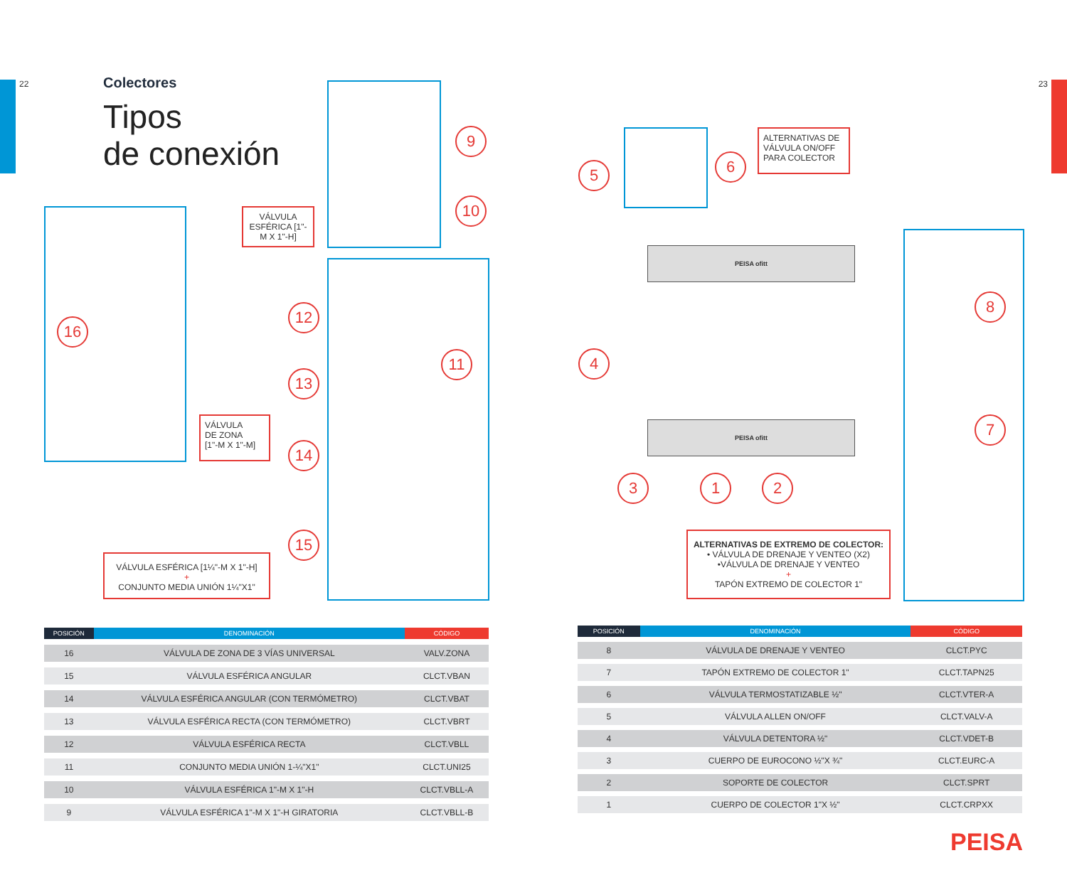22
Colectores
Tipos
de conexión
16
VÁLVULA ESFÉRICA [1"-M X 1"-H]
9
10
12
13
14
15
11
VÁLVULA
DE ZONA
[1"-M X 1"-M]
VÁLVULA ESFÉRICA [1¼"-M X 1"-H]
+
CONJUNTO MEDIA UNIÓN 1¼"X1"
| POSICIÓN | DENOMINACIÓN | CÓDIGO |
| --- | --- | --- |
| 16 | VÁLVULA DE ZONA DE 3 VÍAS UNIVERSAL | VALV.ZONA |
| 15 | VÁLVULA ESFÉRICA ANGULAR | CLCT.VBAN |
| 14 | VÁLVULA ESFÉRICA ANGULAR (CON TERMÓMETRO) | CLCT.VBAT |
| 13 | VÁLVULA ESFÉRICA RECTA (CON TERMÓMETRO) | CLCT.VBRT |
| 12 | VÁLVULA ESFÉRICA RECTA | CLCT.VBLL |
| 11 | CONJUNTO MEDIA UNIÓN 1-¼"X1" | CLCT.UNI25 |
| 10 | VÁLVULA ESFÉRICA 1"-M X 1"-H | CLCT.VBLL-A |
| 9 | VÁLVULA ESFÉRICA 1"-M X 1"-H GIRATORIA | CLCT.VBLL-B |
23
5 6
ALTERNATIVAS DE VÁLVULA ON/OFF PARA COLECTOR
PEISA ofitt
PEISA ofitt
4
3 1 2
8
7
ALTERNATIVAS DE EXTREMO DE COLECTOR:
• VÁLVULA DE DRENAJE Y VENTEO (X2)
•VÁLVULA DE DRENAJE Y VENTEO
+
TAPÓN EXTREMO DE COLECTOR 1"
| POSICIÓN | DENOMINACIÓN | CÓDIGO |
| --- | --- | --- |
| 8 | VÁLVULA DE DRENAJE Y VENTEO | CLCT.PYC |
| 7 | TAPÓN EXTREMO DE COLECTOR 1" | CLCT.TAPN25 |
| 6 | VÁLVULA TERMOSTATIZABLE ½" | CLCT.VTER-A |
| 5 | VÁLVULA ALLEN ON/OFF | CLCT.VALV-A |
| 4 | VÁLVULA DETENTORA ½" | CLCT.VDET-B |
| 3 | CUERPO DE EUROCONO ½"X ¾" | CLCT.EURC-A |
| 2 | SOPORTE DE COLECTOR | CLCT.SPRT |
| 1 | CUERPO DE COLECTOR 1"X ½" | CLCT.CRPXX |
PEISA